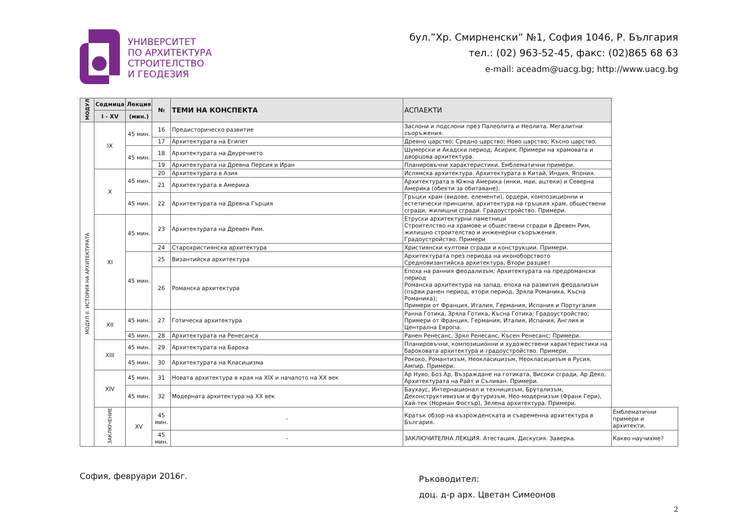УНИВЕРСИТЕТ
ПО АРХИТЕКТУРА
СТРОИТЕЛСТВО
И ГЕОДЕЗИЯ
бул.”Хр. Смирненски” №1, София 1046, Р. България
тел.: (02) 963-52-45, факс: (02)865 68 63
e-mail: aceadm@uacg.bg; http://www.uacg.bg
| МОДУЛ | Седмица | Лекция | № | ТЕМИ НА КОНСПЕКТА | АСПАЕКТИ | |
| --- | --- | --- | --- | --- | --- | --- |
| | I - XV | (мин.) | | | | |
| МОДУЛ II. ИСТОРИЯ НА АРХИТЕКТУРАТА | IX | 45 мин. | 16 | Предисторическо развитие | Заслони и подслони през Палеолита и Неолита. Мегалитни съоръжения. | |
| | | | 17 | Архитектурата на Египет | Древно царство; Средно царство; Ново царство; Късно царство. | |
| | | 45 мин. | 18 | Архитектурата на Двуречието | Шумерски и Акадски период; Асирия; Примери на храмовата и дворцова архитектура. | |
| | | | 19 | Архитектурата на Древна Персия и Иран | Планировъчни характеристики. Емблематични примери. | |
| | X | 45 мин. | 20 | Архитектурата в Азия | Ислямска архитектура. Архитектурата в Китай, Индия, Япония. | |
| | | | 21 | Архитектурата в Америка | Архитектурата в Южна Америка (инки, маи, ацтеки) и Северна Америка (обекти за обитаване). | |
| | | 45 мин. | 22 | Архитектурата на Древна Гърция | Гръцки храм (видове, елементи), ордери, композиционни и естетически принципи, архитектура на гръцкия храм, обществени сгради, жилищни сгради. Градоустройство. Примери. | |
| | XI | 45 мин. | 23 | Архитектурата на Древен Рим. | Етруски архитектурни паметници Строителство на храмове и обществени сгради в Древен Рим, жилищно строителство и инженерни съоръжения. Градоустройство. Примери | |
| | | | 24 | Старохристиянска архитектура | Християнски култови сгради и конструкции. Примери. | |
| | | 45 мин. | 25 | Византийска архитектура | Архитектурата през периода на иконоборството Средновизантийска архитектура, Втори разцвет | |
| | | | 26 | Романска архитектура | Епоха на ранния феодализъм; Архитектурата на предромански период Романска архитектура на запад, епоха на развития феодализъм (първи ранен период, втори период, Зряла Романика, Късна Романика); Примери от Франция, Италия, Германия, Испания и Португалия | |
| | XII | 45 мин. | 27 | Готическа архитектура | Ранна Готика, Зряла Готика, Късна Готика; Градоустройство; Примери от Франция, Германия, Италия, Испания, Англия и Централна Европа. | |
| | | 45 мин. | 28 | Архитектурата на Ренесанса | Ранен Ренесанс, Зрял Ренесанс, Късен Ренесанс; Примери. | |
| | XIII | 45 мин. | 29 | Архитектурата на Барока | Планировъчни, композиционни и художествени характеристики на бароковата архитектура и градоустройство. Примери. | |
| | | 45 мин. | 30 | Архитектурата на Класицизма | Рококо, Романтизъм, Неокласицизъм, Неокласицизъм в Русия, Ампир. Примери. | |
| | XIV | 45 мин. | 31 | Новата архитектура в края на XIX и началото на XX век | Ар Нуво, Боз Ар, Възраждане на готиката, Високи сгради, Ар Деко, Архитектурата на Райт и Съливан. Примери. | |
| | | 45 мин. | 32 | Модерната архитектура на XX век | Баухаус, Интернационал и техницизъм, Брутализъм, Деконструктивизъм и футуризъм, Нео-модернизъм (Франк Гери), Хай-тек (Норман Фостър), Зелена архитектура. Примери. | |
| | ЗАКЛЮЧЕНИЕ | XV | 45 мин. | - | Кратък обзор на възрожденската и съвременна архитектура в България. | Емблематични примери и архитекти. |
| | | | 45 мин. | - | ЗАКЛЮЧИТЕЛНА ЛЕКЦИЯ. Атестация. Дискусия. Заверка. | Какво научихме? |
София, февруари 2016г.
Ръководител:
доц. д-р арх. Цветан Симеонов
2